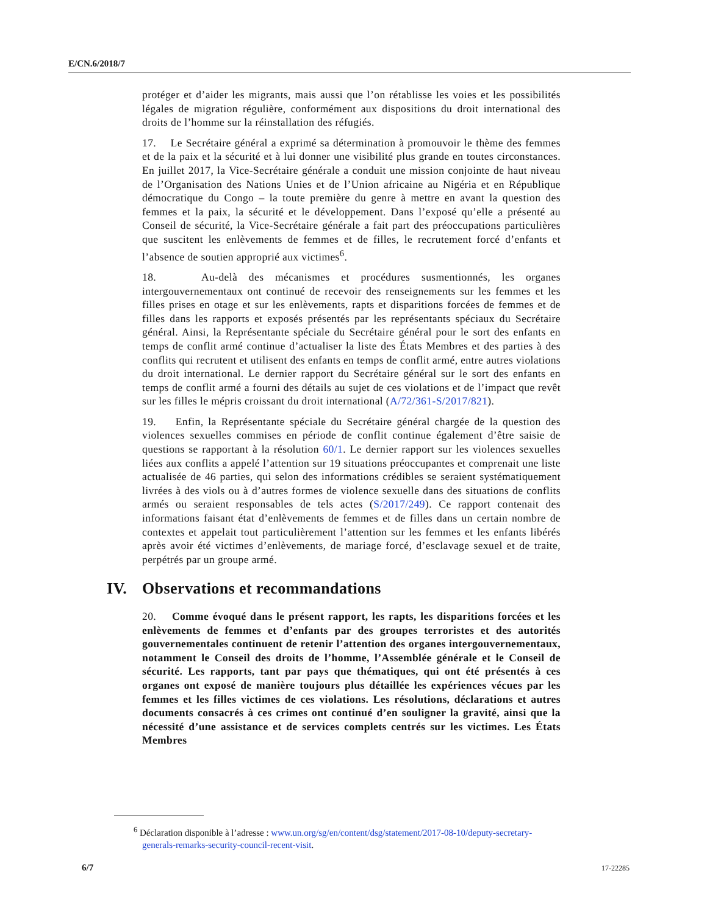E/CN.6/2018/7
protéger et d’aider les migrants, mais aussi que l’on rétablisse les voies et les possibilités légales de migration régulière, conformément aux dispositions du droit international des droits de l’homme sur la réinstallation des réfugiés.
17. Le Secrétaire général a exprimé sa détermination à promouvoir le thème des femmes et de la paix et la sécurité et à lui donner une visibilité plus grande en toutes circonstances. En juillet 2017, la Vice-Secrétaire générale a conduit une mission conjointe de haut niveau de l’Organisation des Nations Unies et de l’Union africaine au Nigéria et en République démocratique du Congo – la toute première du genre à mettre en avant la question des femmes et la paix, la sécurité et le développement. Dans l’exposé qu’elle a présenté au Conseil de sécurité, la Vice-Secrétaire générale a fait part des préoccupations particulières que suscitent les enlèvements de femmes et de filles, le recrutement forcé d’enfants et l’absence de soutien approprié aux victimes<sup>6</sup>.
18. Au-delà des mécanismes et procédures susmentionnés, les organes intergouvernementaux ont continué de recevoir des renseignements sur les femmes et les filles prises en otage et sur les enlèvements, rapts et disparitions forcées de femmes et de filles dans les rapports et exposés présentés par les représentants spéciaux du Secrétaire général. Ainsi, la Représentante spéciale du Secrétaire général pour le sort des enfants en temps de conflit armé continue d’actualiser la liste des États Membres et des parties à des conflits qui recrutent et utilisent des enfants en temps de conflit armé, entre autres violations du droit international. Le dernier rapport du Secrétaire général sur le sort des enfants en temps de conflit armé a fourni des détails au sujet de ces violations et de l’impact que revêt sur les filles le mépris croissant du droit international (A/72/361-S/2017/821).
19. Enfin, la Représentante spéciale du Secrétaire général chargée de la question des violences sexuelles commises en période de conflit continue également d’être saisie de questions se rapportant à la résolution 60/1. Le dernier rapport sur les violences sexuelles liées aux conflits a appelé l’attention sur 19 situations préoccupantes et comprenait une liste actualisée de 46 parties, qui selon des informations crédibles se seraient systématiquement livrées à des viols ou à d’autres formes de violence sexuelle dans des situations de conflits armés ou seraient responsables de tels actes (S/2017/249). Ce rapport contenait des informations faisant état d’enlèvements de femmes et de filles dans un certain nombre de contextes et appelait tout particulièrement l’attention sur les femmes et les enfants libérés après avoir été victimes d’enlèvements, de mariage forcé, d’esclavage sexuel et de traite, perpétrés par un groupe armé.
IV. Observations et recommandations
20. Comme évoqué dans le présent rapport, les rapts, les disparitions forcées et les enlèvements de femmes et d’enfants par des groupes terroristes et des autorités gouvernementales continuent de retenir l’attention des organes intergouvernementaux, notamment le Conseil des droits de l’homme, l’Assemblée générale et le Conseil de sécurité. Les rapports, tant par pays que thématiques, qui ont été présentés à ces organes ont exposé de manière toujours plus détaillée les expériences vécues par les femmes et les filles victimes de ces violations. Les résolutions, déclarations et autres documents consacrés à ces crimes ont continué d’en souligner la gravité, ainsi que la nécessité d’une assistance et de services complets centrés sur les victimes. Les États Membres
<sup>6</sup> Déclaration disponible à l’adresse : www.un.org/sg/en/content/dsg/statement/2017-08-10/deputy-secretary-generals-remarks-security-council-recent-visit.
6/7 17-22285